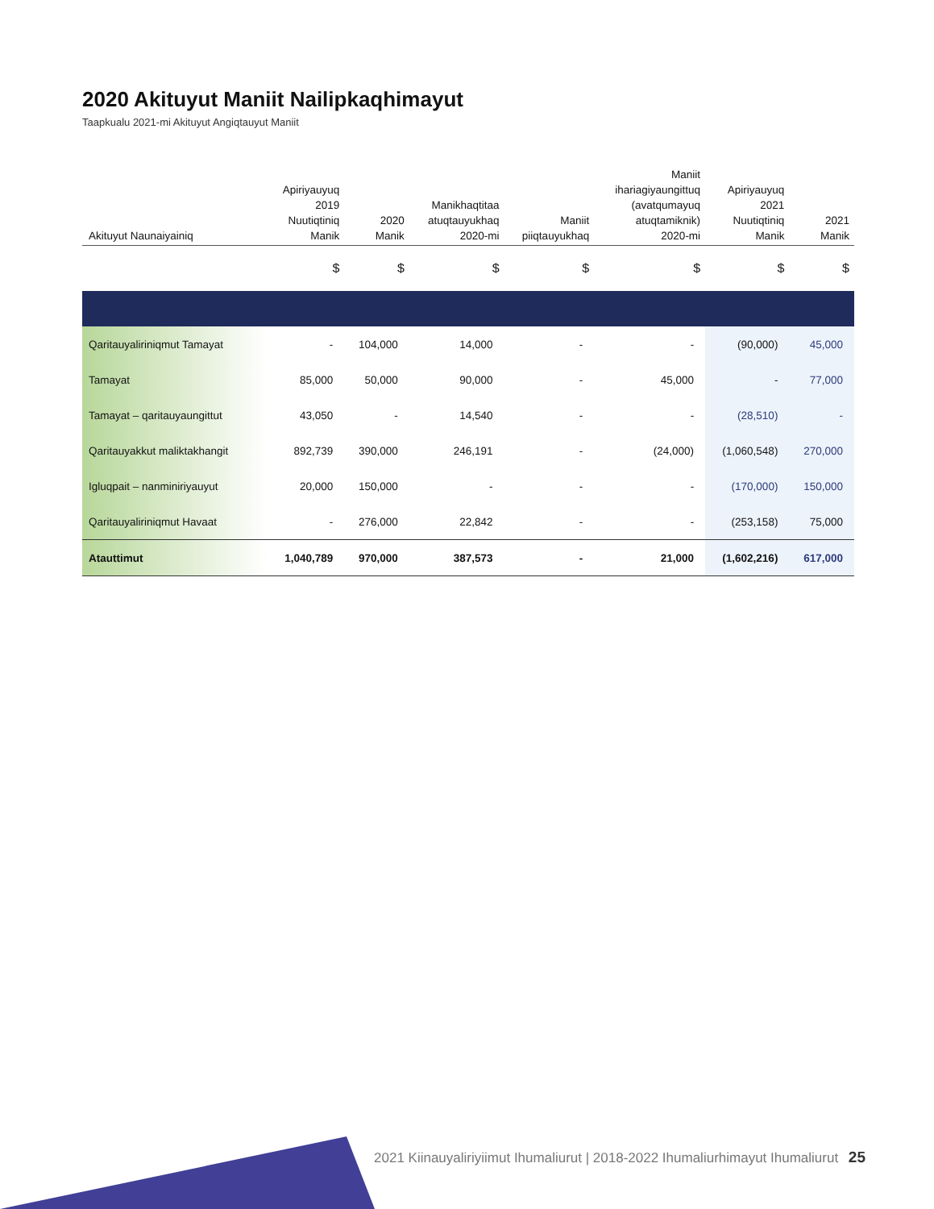2020 Akituyut Maniit Nailipkaqhimayut
Taapkualu 2021-mi Akituyut Angiqtauyut Maniit
| Akituyut Naunaiyainiq | Apiriyauyuq 2019 Nuutiqtiniq Manik | 2020 Manik | Manikhaqtitaa atuqtauyukhaq 2020-mi | Maniit piiqtauyukhaq | Maniit ihariagiyaungittuq (avatqumayuq atuqtamiknik) 2020-mi | Apiriyauyuq 2021 Nuutiqtiniq Manik | 2021 Manik |
| --- | --- | --- | --- | --- | --- | --- | --- |
| | $ | $ | $ | $ | $ | $ | $ |
| Qaritauyaliriniqmut Tamayat | - | 104,000 | 14,000 | - | - | (90,000) | 45,000 |
| Tamayat | 85,000 | 50,000 | 90,000 | - | 45,000 | - | 77,000 |
| Tamayat – qaritauyaungittut | 43,050 | - | 14,540 | - | - | (28,510) | - |
| Qaritauyakkut maliktakhangit | 892,739 | 390,000 | 246,191 | - | (24,000) | (1,060,548) | 270,000 |
| Igluqpait – nanminiriyauyut | 20,000 | 150,000 | - | - | - | (170,000) | 150,000 |
| Qaritauyaliriniqmut Havaat | - | 276,000 | 22,842 | - | - | (253,158) | 75,000 |
| Atauttimut | 1,040,789 | 970,000 | 387,573 | - | 21,000 | (1,602,216) | 617,000 |
2021 Kiinauyaliriyiimut Ihumaliurut | 2018-2022 Ihumaliurhimayut Ihumaliurut 25